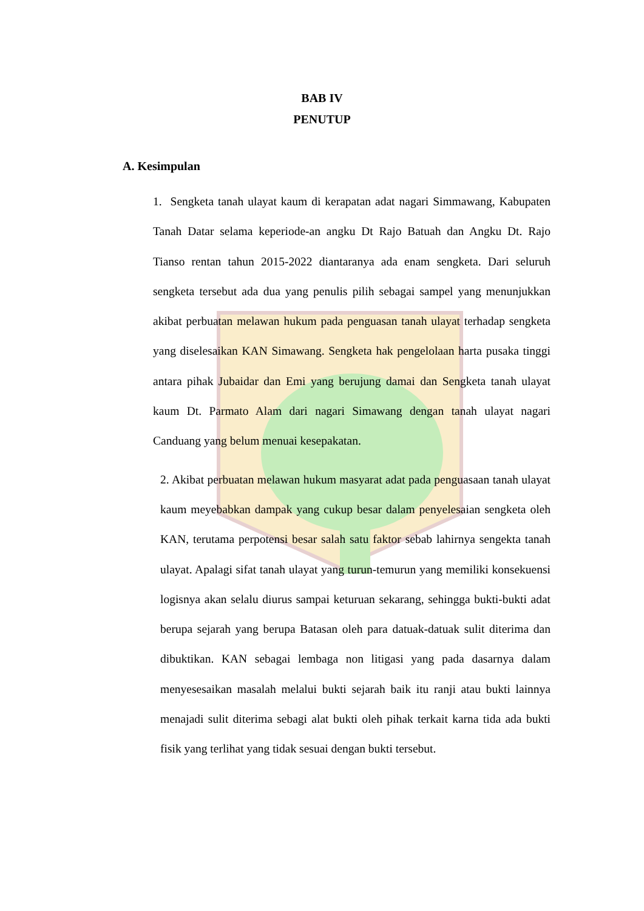BAB IV
PENUTUP
A. Kesimpulan
1. Sengketa tanah ulayat kaum di kerapatan adat nagari Simmawang, Kabupaten Tanah Datar selama keperiode-an angku Dt Rajo Batuah dan Angku Dt. Rajo Tianso rentan tahun 2015-2022 diantaranya ada enam sengketa. Dari seluruh sengketa tersebut ada dua yang penulis pilih sebagai sampel yang menunjukkan akibat perbuatan melawan hukum pada penguasan tanah ulayat terhadap sengketa yang diselesaikan KAN Simawang. Sengketa hak pengelolaan harta pusaka tinggi antara pihak Jubaidar dan Emi yang berujung damai dan Sengketa tanah ulayat kaum Dt. Parmato Alam dari nagari Simawang dengan tanah ulayat nagari Canduang yang belum menuai kesepakatan.
2. Akibat perbuatan melawan hukum masyarat adat pada penguasaan tanah ulayat kaum meyebabkan dampak yang cukup besar dalam penyelesaian sengketa oleh KAN, terutama perpotensi besar salah satu faktor sebab lahirnya sengekta tanah ulayat. Apalagi sifat tanah ulayat yang turun-temurun yang memiliki konsekuensi logisnya akan selalu diurus sampai keturuan sekarang, sehingga bukti-bukti adat berupa sejarah yang berupa Batasan oleh para datuak-datuak sulit diterima dan dibuktikan. KAN sebagai lembaga non litigasi yang pada dasarnya dalam menyesesaikan masalah melalui bukti sejarah baik itu ranji atau bukti lainnya menajadi sulit diterima sebagi alat bukti oleh pihak terkait karna tida ada bukti fisik yang terlihat yang tidak sesuai dengan bukti tersebut.